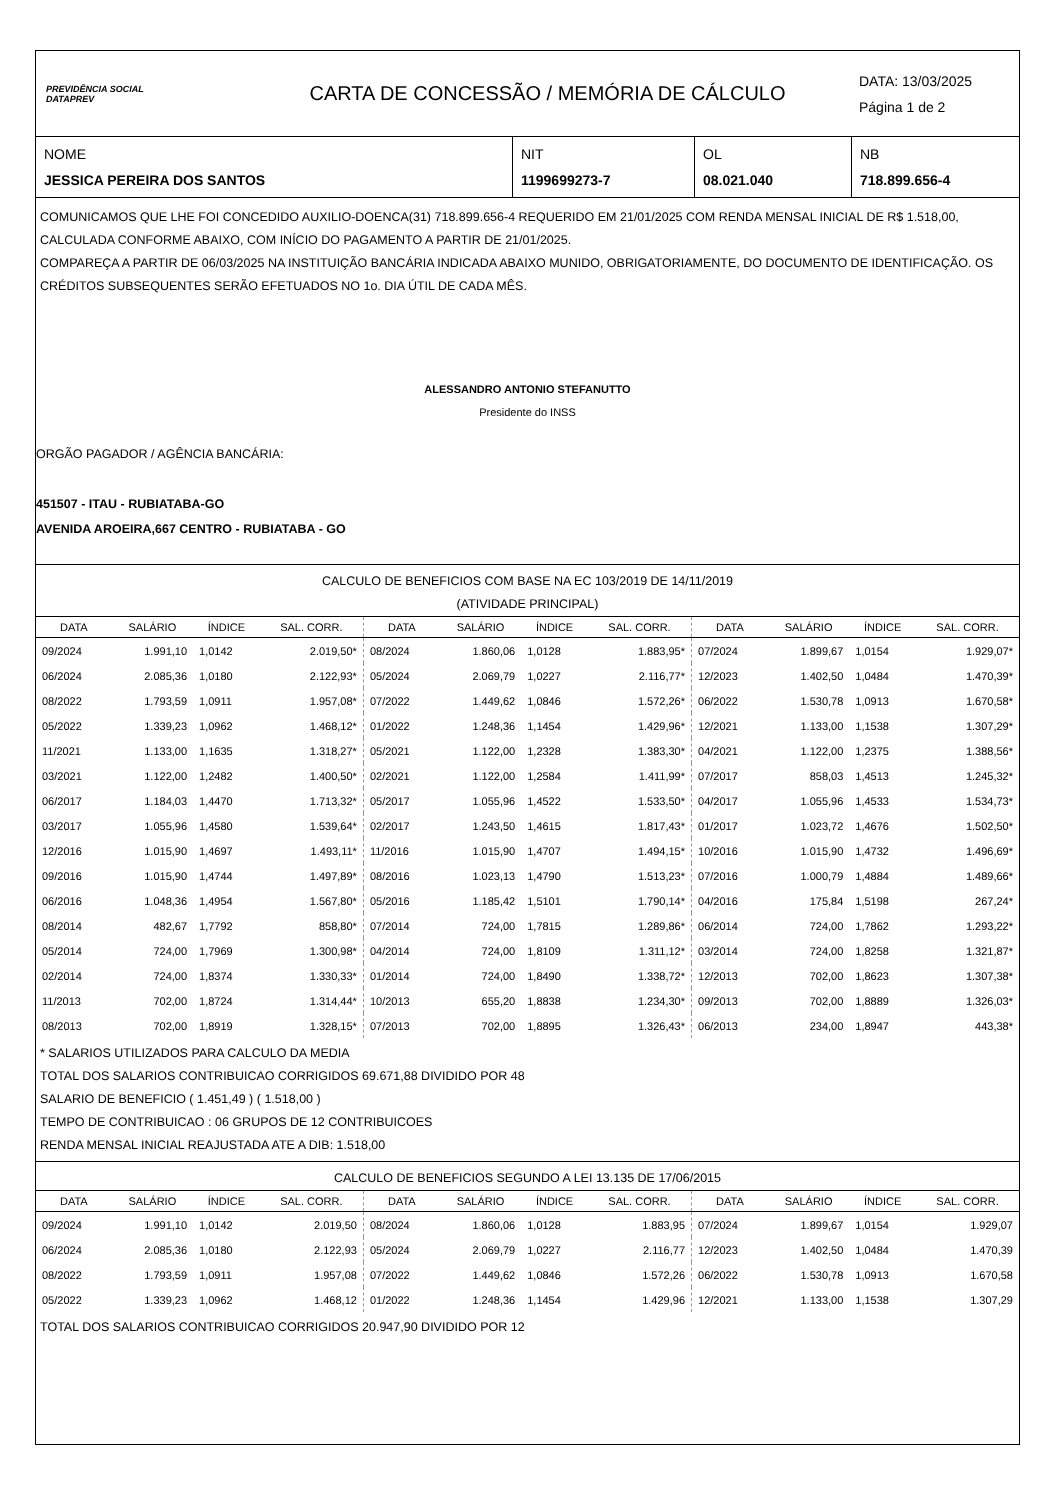PREVIDÊNCIA SOCIAL
DATAPREV
CARTA DE CONCESSÃO / MEMÓRIA DE CÁLCULO
DATA: 13/03/2025
Página 1 de 2
NOME
JESSICA PEREIRA DOS SANTOS
NIT
1199699273-7
OL
08.021.040
NB
718.899.656-4
COMUNICAMOS QUE LHE FOI CONCEDIDO AUXILIO-DOENCA(31) 718.899.656-4 REQUERIDO EM 21/01/2025 COM RENDA MENSAL INICIAL DE R$ 1.518,00, CALCULADA CONFORME ABAIXO, COM INÍCIO DO PAGAMENTO A PARTIR DE 21/01/2025.
COMPAREÇA A PARTIR DE 06/03/2025 NA INSTITUIÇÃO BANCÁRIA INDICADA ABAIXO MUNIDO, OBRIGATORIAMENTE, DO DOCUMENTO DE IDENTIFICAÇÃO. OS CRÉDITOS SUBSEQUENTES SERÃO EFETUADOS NO 1o. DIA ÚTIL DE CADA MÊS.
ALESSANDRO ANTONIO STEFANUTTO
Presidente do INSS
ORGÃO PAGADOR / AGÊNCIA BANCÁRIA:
451507 - ITAU - RUBIATABA-GO
AVENIDA AROEIRA,667 CENTRO - RUBIATABA - GO
CALCULO DE BENEFICIOS COM BASE NA EC 103/2019 DE 14/11/2019
(ATIVIDADE PRINCIPAL)
| DATA | SALÁRIO | ÍNDICE | SAL. CORR. | DATA | SALÁRIO | ÍNDICE | SAL. CORR. | DATA | SALÁRIO | ÍNDICE | SAL. CORR. |
| --- | --- | --- | --- | --- | --- | --- | --- | --- | --- | --- | --- |
| 09/2024 | 1.991,10 | 1,0142 | 2.019,50* | 08/2024 | 1.860,06 | 1,0128 | 1.883,95* | 07/2024 | 1.899,67 | 1,0154 | 1.929,07* |
| 06/2024 | 2.085,36 | 1,0180 | 2.122,93* | 05/2024 | 2.069,79 | 1,0227 | 2.116,77* | 12/2023 | 1.402,50 | 1,0484 | 1.470,39* |
| 08/2022 | 1.793,59 | 1,0911 | 1.957,08* | 07/2022 | 1.449,62 | 1,0846 | 1.572,26* | 06/2022 | 1.530,78 | 1,0913 | 1.670,58* |
| 05/2022 | 1.339,23 | 1,0962 | 1.468,12* | 01/2022 | 1.248,36 | 1,1454 | 1.429,96* | 12/2021 | 1.133,00 | 1,1538 | 1.307,29* |
| 11/2021 | 1.133,00 | 1,1635 | 1.318,27* | 05/2021 | 1.122,00 | 1,2328 | 1.383,30* | 04/2021 | 1.122,00 | 1,2375 | 1.388,56* |
| 03/2021 | 1.122,00 | 1,2482 | 1.400,50* | 02/2021 | 1.122,00 | 1,2584 | 1.411,99* | 07/2017 | 858,03 | 1,4513 | 1.245,32* |
| 06/2017 | 1.184,03 | 1,4470 | 1.713,32* | 05/2017 | 1.055,96 | 1,4522 | 1.533,50* | 04/2017 | 1.055,96 | 1,4533 | 1.534,73* |
| 03/2017 | 1.055,96 | 1,4580 | 1.539,64* | 02/2017 | 1.243,50 | 1,4615 | 1.817,43* | 01/2017 | 1.023,72 | 1,4676 | 1.502,50* |
| 12/2016 | 1.015,90 | 1,4697 | 1.493,11* | 11/2016 | 1.015,90 | 1,4707 | 1.494,15* | 10/2016 | 1.015,90 | 1,4732 | 1.496,69* |
| 09/2016 | 1.015,90 | 1,4744 | 1.497,89* | 08/2016 | 1.023,13 | 1,4790 | 1.513,23* | 07/2016 | 1.000,79 | 1,4884 | 1.489,66* |
| 06/2016 | 1.048,36 | 1,4954 | 1.567,80* | 05/2016 | 1.185,42 | 1,5101 | 1.790,14* | 04/2016 | 175,84 | 1,5198 | 267,24* |
| 08/2014 | 482,67 | 1,7792 | 858,80* | 07/2014 | 724,00 | 1,7815 | 1.289,86* | 06/2014 | 724,00 | 1,7862 | 1.293,22* |
| 05/2014 | 724,00 | 1,7969 | 1.300,98* | 04/2014 | 724,00 | 1,8109 | 1.311,12* | 03/2014 | 724,00 | 1,8258 | 1.321,87* |
| 02/2014 | 724,00 | 1,8374 | 1.330,33* | 01/2014 | 724,00 | 1,8490 | 1.338,72* | 12/2013 | 702,00 | 1,8623 | 1.307,38* |
| 11/2013 | 702,00 | 1,8724 | 1.314,44* | 10/2013 | 655,20 | 1,8838 | 1.234,30* | 09/2013 | 702,00 | 1,8889 | 1.326,03* |
| 08/2013 | 702,00 | 1,8919 | 1.328,15* | 07/2013 | 702,00 | 1,8895 | 1.326,43* | 06/2013 | 234,00 | 1,8947 | 443,38* |
* SALARIOS UTILIZADOS PARA CALCULO DA MEDIA
TOTAL DOS SALARIOS CONTRIBUICAO CORRIGIDOS 69.671,88 DIVIDIDO POR 48
SALARIO DE BENEFICIO ( 1.451,49 ) ( 1.518,00 )
TEMPO DE CONTRIBUICAO : 06 GRUPOS DE 12 CONTRIBUICOES
RENDA MENSAL INICIAL REAJUSTADA ATE A DIB: 1.518,00
CALCULO DE BENEFICIOS SEGUNDO A LEI 13.135 DE 17/06/2015
| DATA | SALÁRIO | ÍNDICE | SAL. CORR. | DATA | SALÁRIO | ÍNDICE | SAL. CORR. | DATA | SALÁRIO | ÍNDICE | SAL. CORR. |
| --- | --- | --- | --- | --- | --- | --- | --- | --- | --- | --- | --- |
| 09/2024 | 1.991,10 | 1,0142 | 2.019,50 | 08/2024 | 1.860,06 | 1,0128 | 1.883,95 | 07/2024 | 1.899,67 | 1,0154 | 1.929,07 |
| 06/2024 | 2.085,36 | 1,0180 | 2.122,93 | 05/2024 | 2.069,79 | 1,0227 | 2.116,77 | 12/2023 | 1.402,50 | 1,0484 | 1.470,39 |
| 08/2022 | 1.793,59 | 1,0911 | 1.957,08 | 07/2022 | 1.449,62 | 1,0846 | 1.572,26 | 06/2022 | 1.530,78 | 1,0913 | 1.670,58 |
| 05/2022 | 1.339,23 | 1,0962 | 1.468,12 | 01/2022 | 1.248,36 | 1,1454 | 1.429,96 | 12/2021 | 1.133,00 | 1,1538 | 1.307,29 |
TOTAL DOS SALARIOS CONTRIBUICAO CORRIGIDOS 20.947,90 DIVIDIDO POR 12